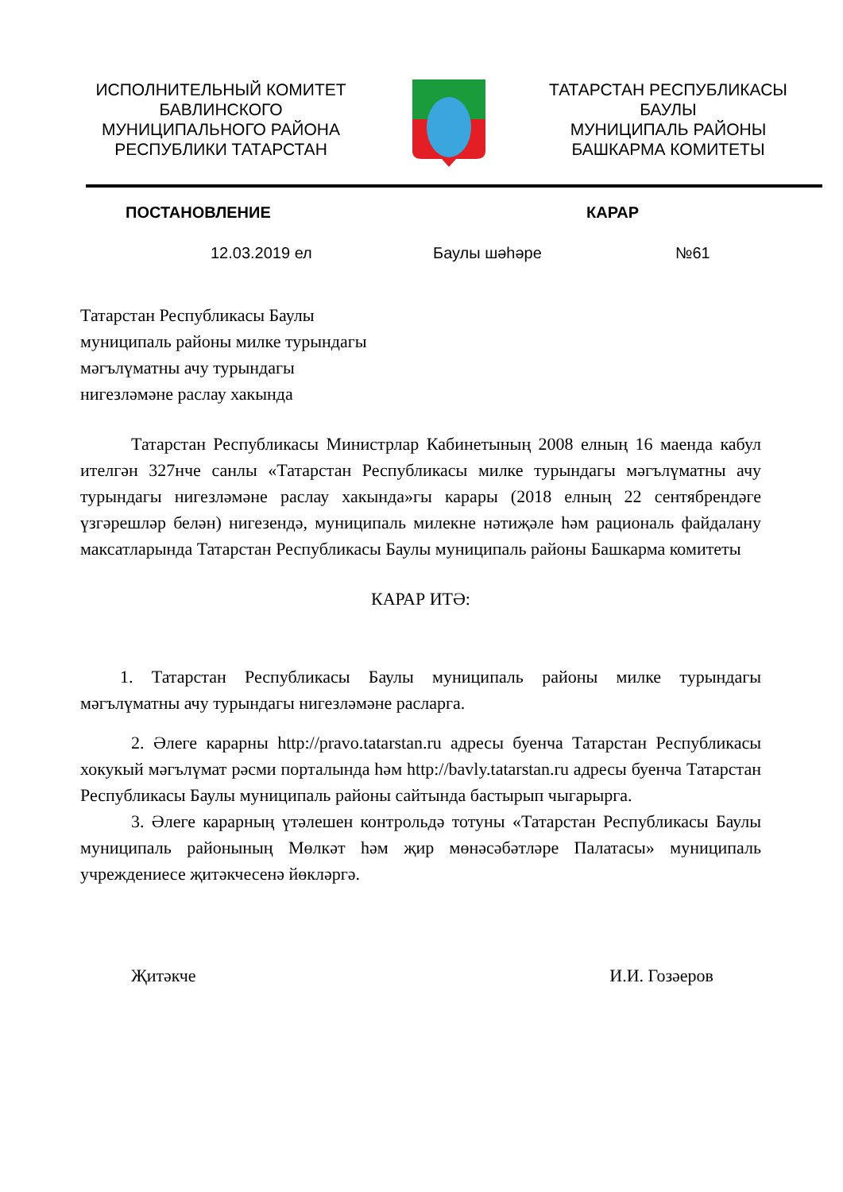ИСПОЛНИТЕЛЬНЫЙ КОМИТЕТ
БАВЛИНСКОГО
МУНИЦИПАЛЬНОГО РАЙОНА
РЕСПУБЛИКИ ТАТАРСТАН
ТАТАРСТАН РЕСПУБЛИКАСЫ
БАУЛЫ
МУНИЦИПАЛЬ РАЙОНЫ
БАШКАРМА КОМИТЕТЫ
ПОСТАНОВЛЕНИЕ КАРАР
12.03.2019 ел Баулы шәһәре №61
Татарстан Республикасы Баулы
муниципаль районы милке турындагы
мәгълүматны ачу турындагы
нигезләмәне раслау хакында
Татарстан Республикасы Министрлар Кабинетының 2008 елның 16 маенда кабул ителгән 327нче санлы «Татарстан Республикасы милке турындагы мәгълүматны ачу турындагы нигезләмәне раслау хакында»гы карары (2018 елның 22 сентябрендәге үзгәрешләр белән) нигезендә, муниципаль милекне нәтиҗәле һәм рациональ файдалану максатларында Татарстан Республикасы Баулы муниципаль районы Башкарма комитеты
КАРАР ИТӘ:
1. Татарстан Республикасы Баулы муниципаль районы милке турындагы мәгълүматны ачу турындагы нигезләмәне расларга.
2. Әлеге карарны http://pravo.tatarstan.ru адресы буенча Татарстан Республикасы хокукый мәгълүмат рәсми порталында һәм http://bavly.tatarstan.ru адресы буенча Татарстан Республикасы Баулы муниципаль районы сайтында бастырып чыгарырга.
3. Әлеге карарның үтәлешен контрольдә тотуны «Татарстан Республикасы Баулы муниципаль районының Мөлкәт һәм җир мөнәсәбәтләре Палатасы» муниципаль учреждениесе җитәкчесенә йөкләргә.
Җитәкче И.И. Гозәеров